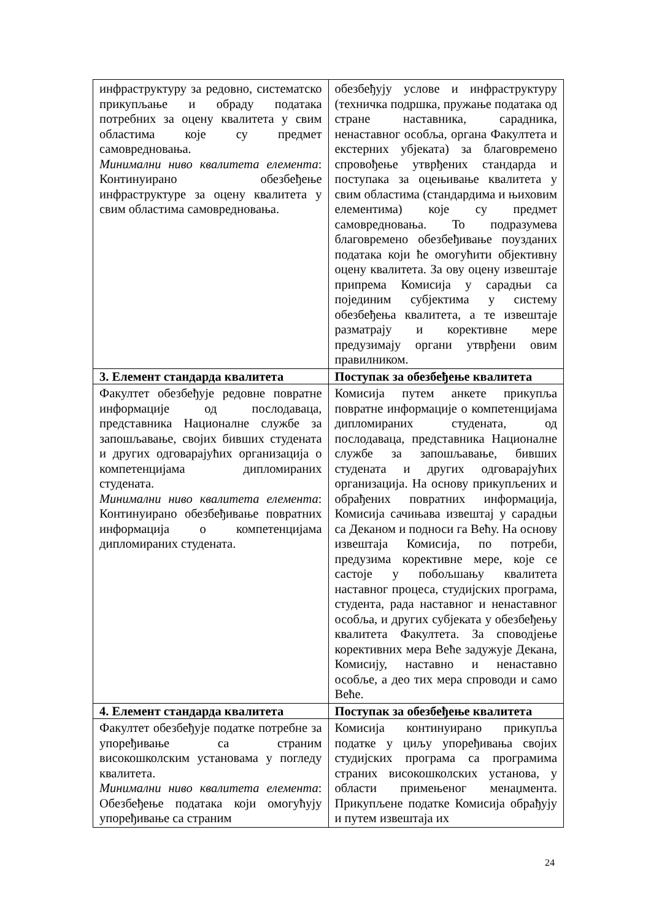| инфраструктуру за редовно, систематско прикупљање и обраду података потребних за оцену квалитета у свим областима које су предмет самовредновања. Минимални ниво квалитета елемента : Континуирано обезбеђење инфраструктуре за оцену квалитета у свим областима самовредновања. | обезбеђују услове и инфраструктуру (техничка подршка, пружање података од стране наставника, сарадника, ненаставног особља, органа Факултета и екстерних убјеката) за благовремено спровођење утврђених стандарда и поступака за оцењивање квалитета у свим областима (стандардима и њиховим елементима) које су предмет самовредновања. То подразумева благовремено обезбеђивање поузданих података који ће омогућити објективну оцену квалитета. За ову оцену извештаје припрема Комисија у сарадњи са појединим субјектима у систему обезбеђења квалитета, а те извештаје разматрају и корективне мере предузимају органи утврђени овим правилником. |
| 3. Елемент стандарда квалитета | Поступак за обезбеђење квалитета |
| Факултет обезбеђује редовне повратне информације од послодаваца, представника Националне службе за запошљавање, својих бивших студената и других одговарајућих организација о компетенцијама дипломираних студената. Минимални ниво квалитета елемента : Континуирано обезбеђивање повратних информација о компетенцијама дипломираних студената. | Комисија путем анкете прикупља повратне информације о компетенцијама дипломираних студената, од послодаваца, представника Националне службе за запошљавање, бивших студената и других одговарајућих организација. На основу прикупљених и обрађених повратних информација, Комисија сачињава извештај у сарадњи са Деканом и подноси га Већу. На основу извештаја Комисија, по потреби, предузима корективне мере, које се састоје у побољшању квалитета наставног процеса, студијских програма, студента, рада наставног и ненаставног особља, и других субјеката у обезбеђењу квалитета Факултета. За споводјење корективних мера Веће задужује Декана, Комисију, наставно и ненаставно особље, а део тих мера спроводи и само Веће. |
| 4. Елемент стандарда квалитета | Поступак за обезбеђење квалитета |
| Факултет обезбеђује податке потребне за упоређивање са страним високошколским установама у погледу квалитета. Минимални ниво квалитета елемента : Обезбеђење података који омогућују упоређивање са страним | Комисија континуирано прикупља податке у циљу упоређивања својих студијских програма са програмима страних високошколских установа, у области примењеног менаџмента. Прикупљене податке Комисија обрађују и путем извештаја их |
24